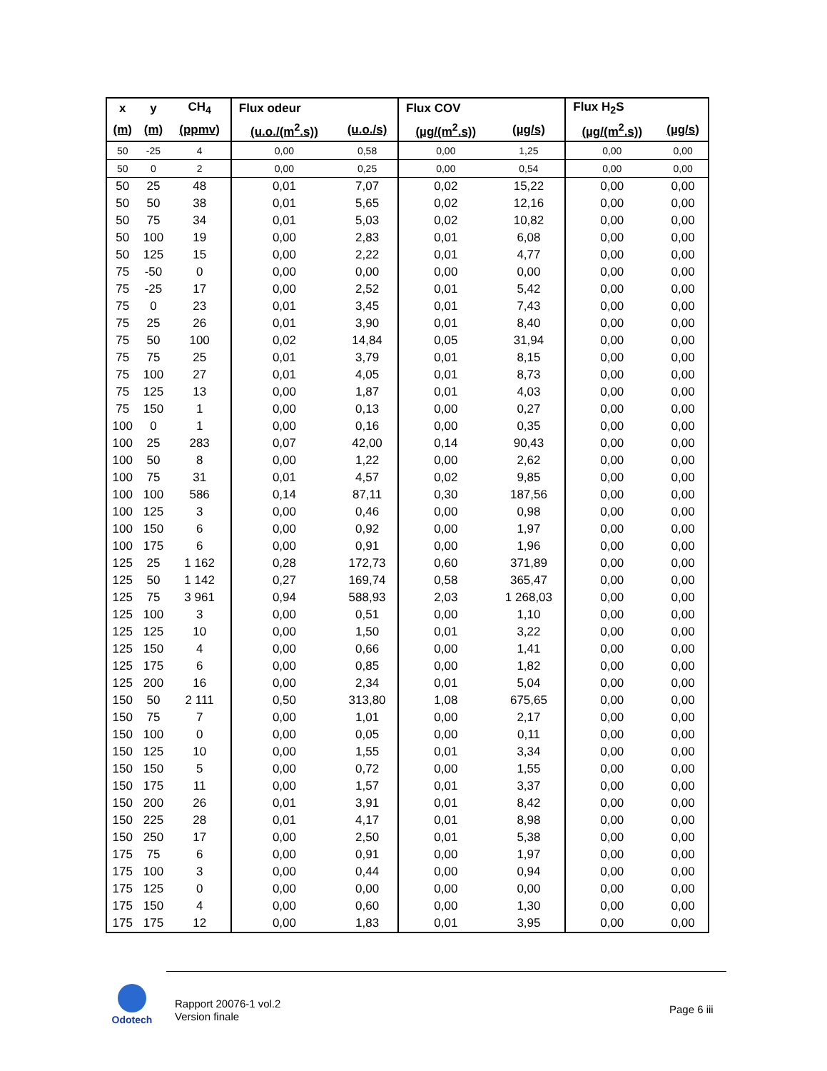| x | y | CH<sub>4</sub> | Flux odeur | | Flux COV | | Flux H<sub>2</sub>S | |
| --- | --- | --- | --- | --- | --- | --- | --- | --- |
| (m) | (m) | (ppmv) | (u.o./(m<sup>2</sup>.s)) | (u.o./s) | (µg/(m<sup>2</sup>.s)) | (µg/s) | (µg/(m<sup>2</sup>.s)) | (µg/s) |
| 50 | -25 | 4 | 0,00 | 0,58 | 0,00 | 1,25 | 0,00 | 0,00 |
| 50 | 0 | 2 | 0,00 | 0,25 | 0,00 | 0,54 | 0,00 | 0,00 |
| 50 | 25 | 48 | 0,01 | 7,07 | 0,02 | 15,22 | 0,00 | 0,00 |
| 50 | 50 | 38 | 0,01 | 5,65 | 0,02 | 12,16 | 0,00 | 0,00 |
| 50 | 75 | 34 | 0,01 | 5,03 | 0,02 | 10,82 | 0,00 | 0,00 |
| 50 | 100 | 19 | 0,00 | 2,83 | 0,01 | 6,08 | 0,00 | 0,00 |
| 50 | 125 | 15 | 0,00 | 2,22 | 0,01 | 4,77 | 0,00 | 0,00 |
| 75 | -50 | 0 | 0,00 | 0,00 | 0,00 | 0,00 | 0,00 | 0,00 |
| 75 | -25 | 17 | 0,00 | 2,52 | 0,01 | 5,42 | 0,00 | 0,00 |
| 75 | 0 | 23 | 0,01 | 3,45 | 0,01 | 7,43 | 0,00 | 0,00 |
| 75 | 25 | 26 | 0,01 | 3,90 | 0,01 | 8,40 | 0,00 | 0,00 |
| 75 | 50 | 100 | 0,02 | 14,84 | 0,05 | 31,94 | 0,00 | 0,00 |
| 75 | 75 | 25 | 0,01 | 3,79 | 0,01 | 8,15 | 0,00 | 0,00 |
| 75 | 100 | 27 | 0,01 | 4,05 | 0,01 | 8,73 | 0,00 | 0,00 |
| 75 | 125 | 13 | 0,00 | 1,87 | 0,01 | 4,03 | 0,00 | 0,00 |
| 75 | 150 | 1 | 0,00 | 0,13 | 0,00 | 0,27 | 0,00 | 0,00 |
| 100 | 0 | 1 | 0,00 | 0,16 | 0,00 | 0,35 | 0,00 | 0,00 |
| 100 | 25 | 283 | 0,07 | 42,00 | 0,14 | 90,43 | 0,00 | 0,00 |
| 100 | 50 | 8 | 0,00 | 1,22 | 0,00 | 2,62 | 0,00 | 0,00 |
| 100 | 75 | 31 | 0,01 | 4,57 | 0,02 | 9,85 | 0,00 | 0,00 |
| 100 | 100 | 586 | 0,14 | 87,11 | 0,30 | 187,56 | 0,00 | 0,00 |
| 100 | 125 | 3 | 0,00 | 0,46 | 0,00 | 0,98 | 0,00 | 0,00 |
| 100 | 150 | 6 | 0,00 | 0,92 | 0,00 | 1,97 | 0,00 | 0,00 |
| 100 | 175 | 6 | 0,00 | 0,91 | 0,00 | 1,96 | 0,00 | 0,00 |
| 125 | 25 | 1 162 | 0,28 | 172,73 | 0,60 | 371,89 | 0,00 | 0,00 |
| 125 | 50 | 1 142 | 0,27 | 169,74 | 0,58 | 365,47 | 0,00 | 0,00 |
| 125 | 75 | 3 961 | 0,94 | 588,93 | 2,03 | 1 268,03 | 0,00 | 0,00 |
| 125 | 100 | 3 | 0,00 | 0,51 | 0,00 | 1,10 | 0,00 | 0,00 |
| 125 | 125 | 10 | 0,00 | 1,50 | 0,01 | 3,22 | 0,00 | 0,00 |
| 125 | 150 | 4 | 0,00 | 0,66 | 0,00 | 1,41 | 0,00 | 0,00 |
| 125 | 175 | 6 | 0,00 | 0,85 | 0,00 | 1,82 | 0,00 | 0,00 |
| 125 | 200 | 16 | 0,00 | 2,34 | 0,01 | 5,04 | 0,00 | 0,00 |
| 150 | 50 | 2 111 | 0,50 | 313,80 | 1,08 | 675,65 | 0,00 | 0,00 |
| 150 | 75 | 7 | 0,00 | 1,01 | 0,00 | 2,17 | 0,00 | 0,00 |
| 150 | 100 | 0 | 0,00 | 0,05 | 0,00 | 0,11 | 0,00 | 0,00 |
| 150 | 125 | 10 | 0,00 | 1,55 | 0,01 | 3,34 | 0,00 | 0,00 |
| 150 | 150 | 5 | 0,00 | 0,72 | 0,00 | 1,55 | 0,00 | 0,00 |
| 150 | 175 | 11 | 0,00 | 1,57 | 0,01 | 3,37 | 0,00 | 0,00 |
| 150 | 200 | 26 | 0,01 | 3,91 | 0,01 | 8,42 | 0,00 | 0,00 |
| 150 | 225 | 28 | 0,01 | 4,17 | 0,01 | 8,98 | 0,00 | 0,00 |
| 150 | 250 | 17 | 0,00 | 2,50 | 0,01 | 5,38 | 0,00 | 0,00 |
| 175 | 75 | 6 | 0,00 | 0,91 | 0,00 | 1,97 | 0,00 | 0,00 |
| 175 | 100 | 3 | 0,00 | 0,44 | 0,00 | 0,94 | 0,00 | 0,00 |
| 175 | 125 | 0 | 0,00 | 0,00 | 0,00 | 0,00 | 0,00 | 0,00 |
| 175 | 150 | 4 | 0,00 | 0,60 | 0,00 | 1,30 | 0,00 | 0,00 |
| 175 | 175 | 12 | 0,00 | 1,83 | 0,01 | 3,95 | 0,00 | 0,00 |
Odotech
Rapport 20076-1 vol.2
Version finale
Page 6 iii